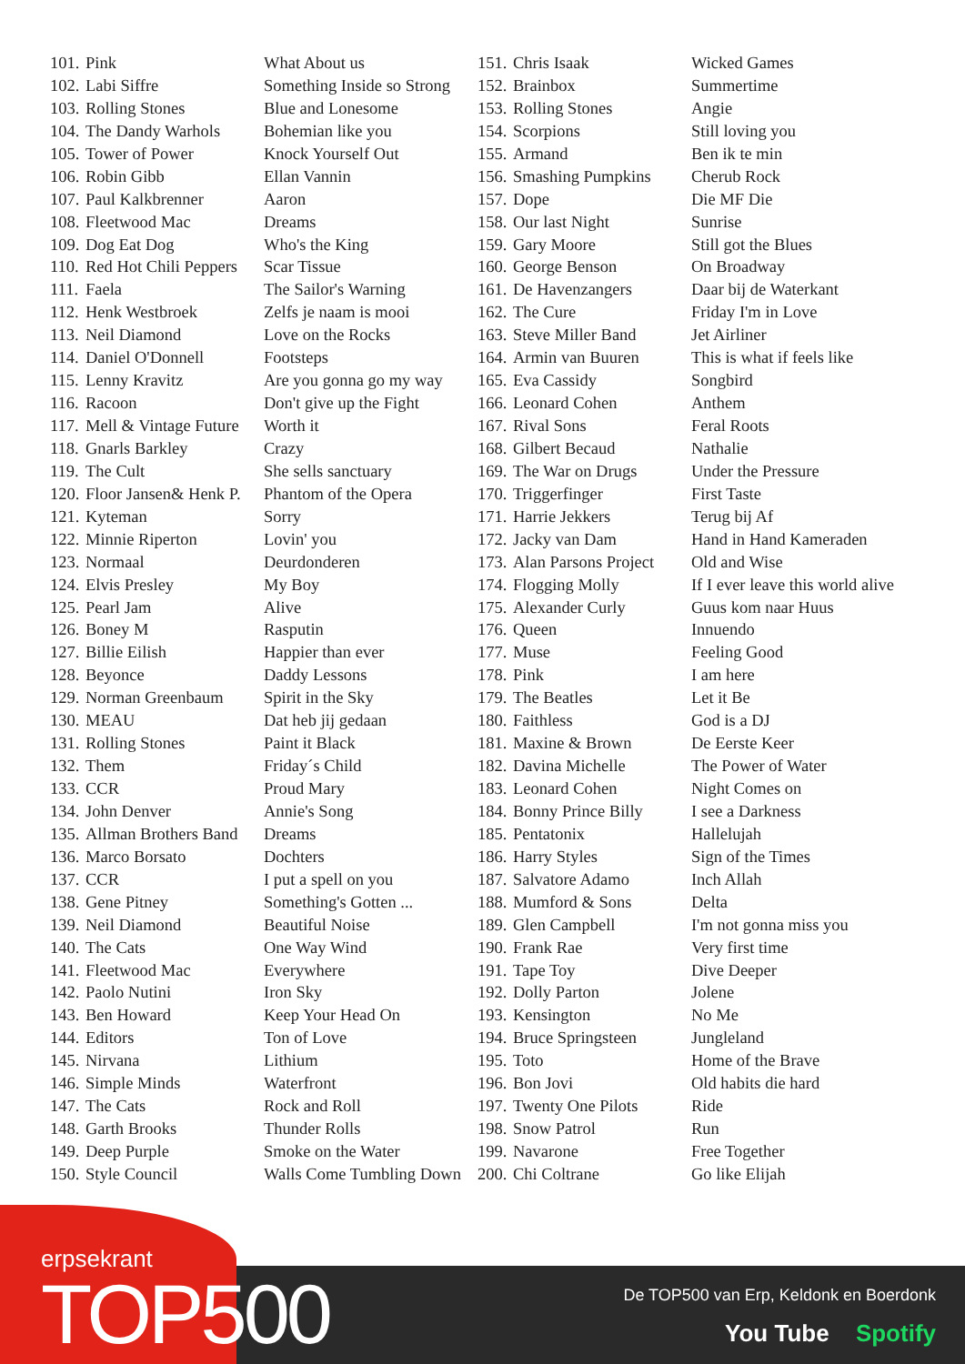| 101. | Pink | What About us |
| 102. | Labi Siffre | Something Inside so Strong |
| 103. | Rolling Stones | Blue and Lonesome |
| 104. | The Dandy Warhols | Bohemian like you |
| 105. | Tower of Power | Knock Yourself Out |
| 106. | Robin Gibb | Ellan Vannin |
| 107. | Paul Kalkbrenner | Aaron |
| 108. | Fleetwood Mac | Dreams |
| 109. | Dog Eat Dog | Who's the King |
| 110. | Red Hot Chili Peppers | Scar Tissue |
| 111. | Faela | The Sailor's Warning |
| 112. | Henk Westbroek | Zelfs je naam is mooi |
| 113. | Neil Diamond | Love on the Rocks |
| 114. | Daniel O'Donnell | Footsteps |
| 115. | Lenny Kravitz | Are you gonna go my way |
| 116. | Racoon | Don't give up the Fight |
| 117. | Mell & Vintage Future | Worth it |
| 118. | Gnarls Barkley | Crazy |
| 119. | The Cult | She sells sanctuary |
| 120. | Floor Jansen& Henk P. | Phantom of the Opera |
| 121. | Kyteman | Sorry |
| 122. | Minnie Riperton | Lovin' you |
| 123. | Normaal | Deurdonderen |
| 124. | Elvis Presley | My Boy |
| 125. | Pearl Jam | Alive |
| 126. | Boney M | Rasputin |
| 127. | Billie Eilish | Happier than ever |
| 128. | Beyonce | Daddy Lessons |
| 129. | Norman Greenbaum | Spirit in the Sky |
| 130. | MEAU | Dat heb jij gedaan |
| 131. | Rolling Stones | Paint it Black |
| 132. | Them | Friday´s Child |
| 133. | CCR | Proud Mary |
| 134. | John Denver | Annie's Song |
| 135. | Allman Brothers Band | Dreams |
| 136. | Marco Borsato | Dochters |
| 137. | CCR | I put a spell on you |
| 138. | Gene Pitney | Something's Gotten ... |
| 139. | Neil Diamond | Beautiful Noise |
| 140. | The Cats | One Way Wind |
| 141. | Fleetwood Mac | Everywhere |
| 142. | Paolo Nutini | Iron Sky |
| 143. | Ben Howard | Keep Your Head On |
| 144. | Editors | Ton of Love |
| 145. | Nirvana | Lithium |
| 146. | Simple Minds | Waterfront |
| 147. | The Cats | Rock and Roll |
| 148. | Garth Brooks | Thunder Rolls |
| 149. | Deep Purple | Smoke on the Water |
| 150. | Style Council | Walls Come Tumbling Down |
| 151. | Chris Isaak | Wicked Games |
| 152. | Brainbox | Summertime |
| 153. | Rolling Stones | Angie |
| 154. | Scorpions | Still loving you |
| 155. | Armand | Ben ik te min |
| 156. | Smashing Pumpkins | Cherub Rock |
| 157. | Dope | Die MF Die |
| 158. | Our last Night | Sunrise |
| 159. | Gary Moore | Still got the Blues |
| 160. | George Benson | On Broadway |
| 161. | De Havenzangers | Daar bij de Waterkant |
| 162. | The Cure | Friday I'm in Love |
| 163. | Steve Miller Band | Jet Airliner |
| 164. | Armin van Buuren | This is what if feels like |
| 165. | Eva Cassidy | Songbird |
| 166. | Leonard Cohen | Anthem |
| 167. | Rival Sons | Feral Roots |
| 168. | Gilbert Becaud | Nathalie |
| 169. | The War on Drugs | Under the Pressure |
| 170. | Triggerfinger | First Taste |
| 171. | Harrie Jekkers | Terug bij Af |
| 172. | Jacky van Dam | Hand in Hand Kameraden |
| 173. | Alan Parsons Project | Old and Wise |
| 174. | Flogging Molly | If I ever leave this world alive |
| 175. | Alexander Curly | Guus kom naar Huus |
| 176. | Queen | Innuendo |
| 177. | Muse | Feeling Good |
| 178. | Pink | I am here |
| 179. | The Beatles | Let it Be |
| 180. | Faithless | God is a DJ |
| 181. | Maxine & Brown | De Eerste Keer |
| 182. | Davina Michelle | The Power of Water |
| 183. | Leonard Cohen | Night Comes on |
| 184. | Bonny Prince Billy | I see a Darkness |
| 185. | Pentatonix | Hallelujah |
| 186. | Harry Styles | Sign of the Times |
| 187. | Salvatore Adamo | Inch Allah |
| 188. | Mumford & Sons | Delta |
| 189. | Glen Campbell | I'm not gonna miss you |
| 190. | Frank Rae | Very first time |
| 191. | Tape Toy | Dive Deeper |
| 192. | Dolly Parton | Jolene |
| 193. | Kensington | No Me |
| 194. | Bruce Springsteen | Jungleland |
| 195. | Toto | Home of the Brave |
| 196. | Bon Jovi | Old habits die hard |
| 197. | Twenty One Pilots | Ride |
| 198. | Snow Patrol | Run |
| 199. | Navarone | Free Together |
| 200. | Chi Coltrane | Go like Elijah |
erpsekrant
TOP500
De TOP500 van Erp, Keldonk en Boerdonk
You Tube Spotify